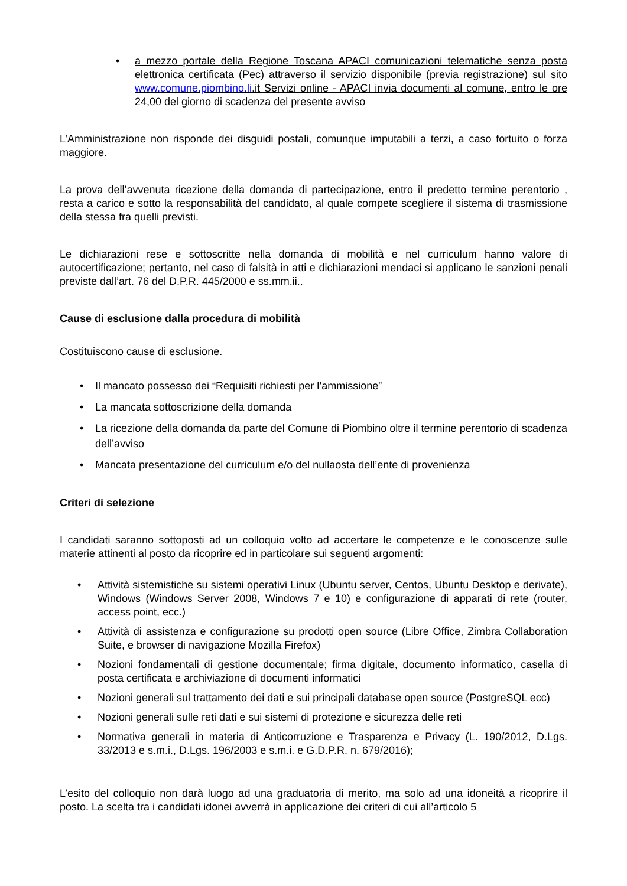• a mezzo portale della Regione Toscana APACI comunicazioni telematiche senza posta elettronica certificata (Pec) attraverso il servizio disponibile (previa registrazione) sul sito www.comune.piombino.li.it Servizi online - APACI invia documenti al comune, entro le ore 24,00 del giorno di scadenza del presente avviso
L’Amministrazione non risponde dei disguidi postali, comunque imputabili a terzi, a caso fortuito o forza maggiore.
La prova dell’avvenuta ricezione della domanda di partecipazione, entro il predetto termine perentorio , resta a carico e sotto la responsabilità del candidato, al quale compete scegliere il sistema di trasmissione della stessa fra quelli previsti.
Le dichiarazioni rese e sottoscritte nella domanda di mobilità e nel curriculum hanno valore di autocertificazione; pertanto, nel caso di falsità in atti e dichiarazioni mendaci si applicano le sanzioni penali previste dall’art. 76 del D.P.R. 445/2000 e ss.mm.ii..
Cause di esclusione dalla procedura di mobilità
Costituiscono cause di esclusione.
• Il mancato possesso dei “Requisiti richiesti per l’ammissione”
• La mancata sottoscrizione della domanda
• La ricezione della domanda da parte del Comune di Piombino oltre il termine perentorio di scadenza dell’avviso
• Mancata presentazione del curriculum e/o del nullaosta dell’ente di provenienza
Criteri di selezione
I candidati saranno sottoposti ad un colloquio volto ad accertare le competenze e le conoscenze sulle materie attinenti al posto da ricoprire ed in particolare sui seguenti argomenti:
• Attività sistemistiche su sistemi operativi Linux (Ubuntu server, Centos, Ubuntu Desktop e derivate), Windows (Windows Server 2008, Windows 7 e 10) e configurazione di apparati di rete (router, access point, ecc.)
• Attività di assistenza e configurazione su prodotti open source (Libre Office, Zimbra Collaboration Suite, e browser di navigazione Mozilla Firefox)
• Nozioni fondamentali di gestione documentale; firma digitale, documento informatico, casella di posta certificata e archiviazione di documenti informatici
• Nozioni generali sul trattamento dei dati e sui principali database open source (PostgreSQL ecc)
• Nozioni generali sulle reti dati e sui sistemi di protezione e sicurezza delle reti
• Normativa generali in materia di Anticorruzione e Trasparenza e Privacy (L. 190/2012, D.Lgs. 33/2013 e s.m.i., D.Lgs. 196/2003 e s.m.i. e G.D.P.R. n. 679/2016);
L’esito del colloquio non darà luogo ad una graduatoria di merito, ma solo ad una idoneità a ricoprire il posto. La scelta tra i candidati idonei avverrà in applicazione dei criteri di cui all’articolo 5